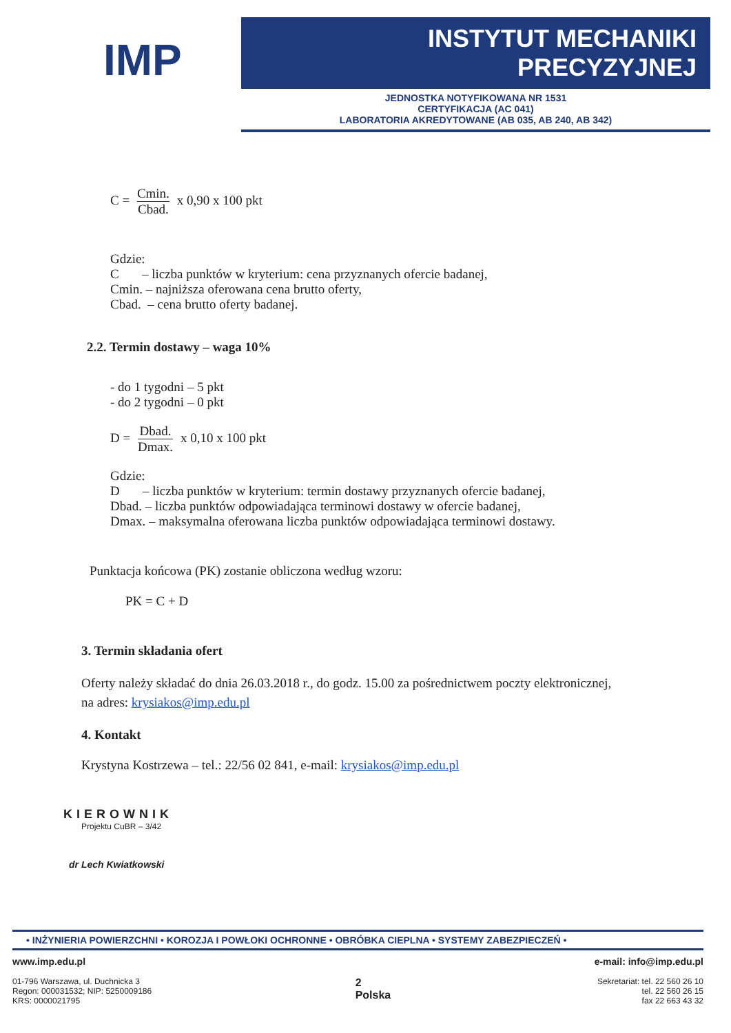IMP
INSTYTUT MECHANIKI PRECYZYJNEJ
JEDNOSTKA NOTYFIKOWANA NR 1531
CERTYFIKACJA (AC 041)
LABORATORIA AKREDYTOWANE (AB 035, AB 240, AB 342)
C = Cmin. Cbad. x 0,90 x 100 pkt
Gdzie:
C – liczba punktów w kryterium: cena przyznanych ofercie badanej,
Cmin. – najniższa oferowana cena brutto oferty,
Cbad. – cena brutto oferty badanej.
2.2. Termin dostawy – waga 10%
- do 1 tygodni – 5 pkt
- do 2 tygodni – 0 pkt
D = Dbad. Dmax. x 0,10 x 100 pkt
Gdzie:
D – liczba punktów w kryterium: termin dostawy przyznanych ofercie badanej,
Dbad. – liczba punktów odpowiadająca terminowi dostawy w ofercie badanej,
Dmax. – maksymalna oferowana liczba punktów odpowiadająca terminowi dostawy.
Punktacja końcowa (PK) zostanie obliczona według wzoru:
PK = C + D
3. Termin składania ofert
Oferty należy składać do dnia 26.03.2018 r., do godz. 15.00 za pośrednictwem poczty elektronicznej,
na adres: krysiakos@imp.edu.pl
4. Kontakt
Krystyna Kostrzewa – tel.: 22/56 02 841, e-mail: krysiakos@imp.edu.pl
KIEROWNIK
Projektu CuBR – 3/42
dr Lech Kwiatkowski
• INŻYNIERIA POWIERZCHNI • KOROZJA I POWŁOKI OCHRONNE • OBRÓBKA CIEPLNA • SYSTEMY ZABEZPIECZEŃ •
www.imp.edu.pl
01-796 Warszawa, ul. Duchnicka 3
Regon: 000031532; NIP: 5250009186
KRS: 0000021795
2
Polska
e-mail: info@imp.edu.pl
Sekretariat: tel. 22 560 26 10
tel. 22 560 26 15
fax 22 663 43 32